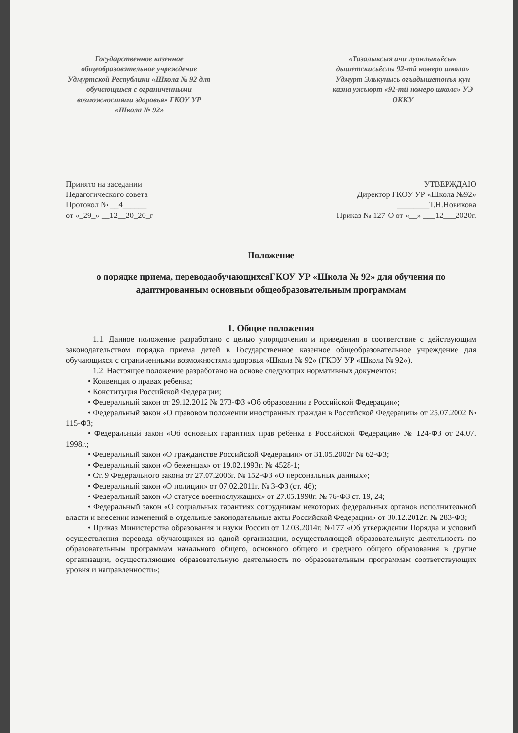Государственное казенное общеобразовательное учреждение Удмуртской Республики «Школа № 92 для обучающихся с ограниченными возможностями здоровья» ГКОУ УР «Школа № 92»
«Тазалыксыя ичи луонлыкъёсын дышетскисьёслы 92-тӥ номеро школа» Удмурт Элькунысь огъядышетонъя кун казна ужъюрт «92-тӥ номеро школа» УЭ ОККУ
Принято на заседании
Педагогического совета
Протокол № __4______
от «_29_» __12__20_20_г
УТВЕРЖДАЮ
Директор ГКОУ УР «Школа №92»
________Т.Н.Новикова
Приказ № 127-О от «__» ___12___2020г.
Положение
о порядке приема, переводаобучающихсяГКОУ УР «Школа № 92» для обучения по адаптированным основным общеобразовательным программам
1. Общие положения
1.1. Данное положение разработано с целью упорядочения и приведения в соответствие с действующим законодательством порядка приема детей в Государственное казенное общеобразовательное учреждение для обучающихся с ограниченными возможностями здоровья «Школа № 92» (ГКОУ УР «Школа № 92»).
1.2. Настоящее положение разработано на основе следующих нормативных документов:
• Конвенция о правах ребенка;
• Конституция Российской Федерации;
• Федеральный закон от 29.12.2012 № 273-ФЗ «Об образовании в Российской Федерации»;
• Федеральный закон «О правовом положении иностранных граждан в Российской Федерации» от 25.07.2002 № 115-ФЗ;
• Федеральный закон «Об основных гарантиях прав ребенка в Российской Федерации» № 124-ФЗ от 24.07. 1998г.;
• Федеральный закон «О гражданстве Российской Федерации» от 31.05.2002г № 62-ФЗ;
• Федеральный закон «О беженцах» от 19.02.1993г. № 4528-1;
• Ст. 9 Федерального закона от 27.07.2006г. № 152-ФЗ «О персональных данных»;
• Федеральный закон «О полиции» от 07.02.2011г. № 3-ФЗ (ст. 46);
• Федеральный закон «О статусе военнослужащих» от 27.05.1998г. № 76-ФЗ ст. 19, 24;
• Федеральный закон «О социальных гарантиях сотрудникам некоторых федеральных органов исполнительной власти и внесении изменений в отдельные законодательные акты Российской Федерации» от 30.12.2012г. № 283-ФЗ;
• Приказ Министерства образования и науки России от 12.03.2014г. №177 «Об утверждении Порядка и условий осуществления перевода обучающихся из одной организации, осуществляющей образовательную деятельность по образовательным программам начального общего, основного общего и среднего общего образования в другие организации, осуществляющие образовательную деятельность по образовательным программам соответствующих уровня и направленности»;